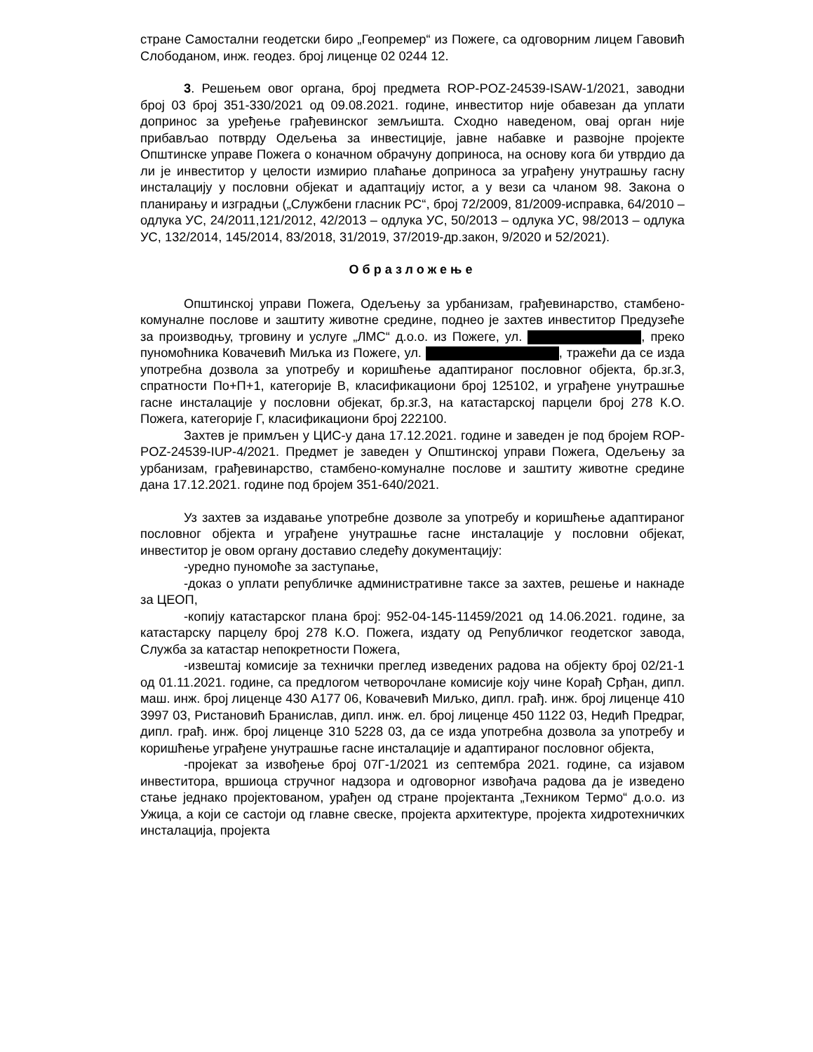стране Самостални геодетски биро „Геопремер“ из Пожеге, са одговорним лицем Гавовић Слободаном, инж. геодез. број лиценце 02 0244 12.
3. Решењем овог органа, број предмета ROP-POZ-24539-ISAW-1/2021, заводни број 03 број 351-330/2021 од 09.08.2021. године, инвеститор није обавезан да уплати допринос за уређење грађевинског земљишта. Сходно наведеном, овај орган није прибављао потврду Одељења за инвестиције, јавне набавке и развојне пројекте Општинске управе Пожега о коначном обрачуну доприноса, на основу кога би утврдио да ли је инвеститор у целости измирио плаћање доприноса за уграђену унутрашњу гасну инсталацију у пословни објекат и адаптацију истог, а у вези са чланом 98. Закона о планирању и изградњи („Службени гласник РС“, број 72/2009, 81/2009-исправка, 64/2010 – одлука УС, 24/2011,121/2012, 42/2013 – одлука УС, 50/2013 – одлука УС, 98/2013 – одлука УС, 132/2014, 145/2014, 83/2018, 31/2019, 37/2019-др.закон, 9/2020 и 52/2021).
Образложење
Општинској управи Пожега, Одељењу за урбанизам, грађевинарство, стамбено-комуналне послове и заштиту животне средине, поднео је захтев инвеститор Предузеће за производњу, трговину и услуге „ЛМС“ д.о.о. из Пожеге, ул. , преко пуномоћника Ковачевић Миљка из Пожеге, ул. , тражећи да се изда употребна дозвола за употребу и коришћење адаптираног пословног објекта, бр.зг.3, спратности По+П+1, категорије В, класификациони број 125102, и уграђене унутрашње гасне инсталације у пословни објекат, бр.зг.3, на катастарској парцели број 278 К.О. Пожега, категорије Г, класификациони број 222100.
Захтев је примљен у ЦИС-у дана 17.12.2021. године и заведен је под бројем ROP-POZ-24539-IUP-4/2021. Предмет је заведен у Општинској управи Пожега, Одељењу за урбанизам, грађевинарство, стамбено-комуналне послове и заштиту животне средине дана 17.12.2021. године под бројем 351-640/2021.
Уз захтев за издавање употребне дозволе за употребу и коришћење адаптираног пословног објекта и уграђене унутрашње гасне инсталације у пословни објекат, инвеститор је овом органу доставио следећу документацију:
-уредно пуномоће за заступање,
-доказ о уплати републичке административне таксе за захтев, решење и накнаде за ЦЕОП,
-копију катастарског плана број: 952-04-145-11459/2021 од 14.06.2021. године, за катастарску парцелу број 278 К.О. Пожега, издату од Републичког геодетског завода, Служба за катастар непокретности Пожега,
-извештај комисије за технички преглед изведених радова на објекту број 02/21-1 од 01.11.2021. године, са предлогом четворочлане комисије коју чине Корађ Срђан, дипл. маш. инж. број лиценце 430 А177 06, Ковачевић Миљко, дипл. грађ. инж. број лиценце 410 3997 03, Ристановић Бранислав, дипл. инж. ел. број лиценце 450 1122 03, Недић Предраг, дипл. грађ. инж. број лиценце 310 5228 03, да се изда употребна дозвола за употребу и коришћење уграђене унутрашње гасне инсталације и адаптираног пословног објекта,
-пројекат за извођење број 07Г-1/2021 из септембра 2021. године, са изјавом инвеститора, вршиоца стручног надзора и одговорног извођача радова да је изведено стање једнако пројектованом, урађен од стране пројектанта „Техником Термо“ д.о.о. из Ужица, а који се састоји од главне свеске, пројекта архитектуре, пројекта хидротехничких инсталација, пројекта